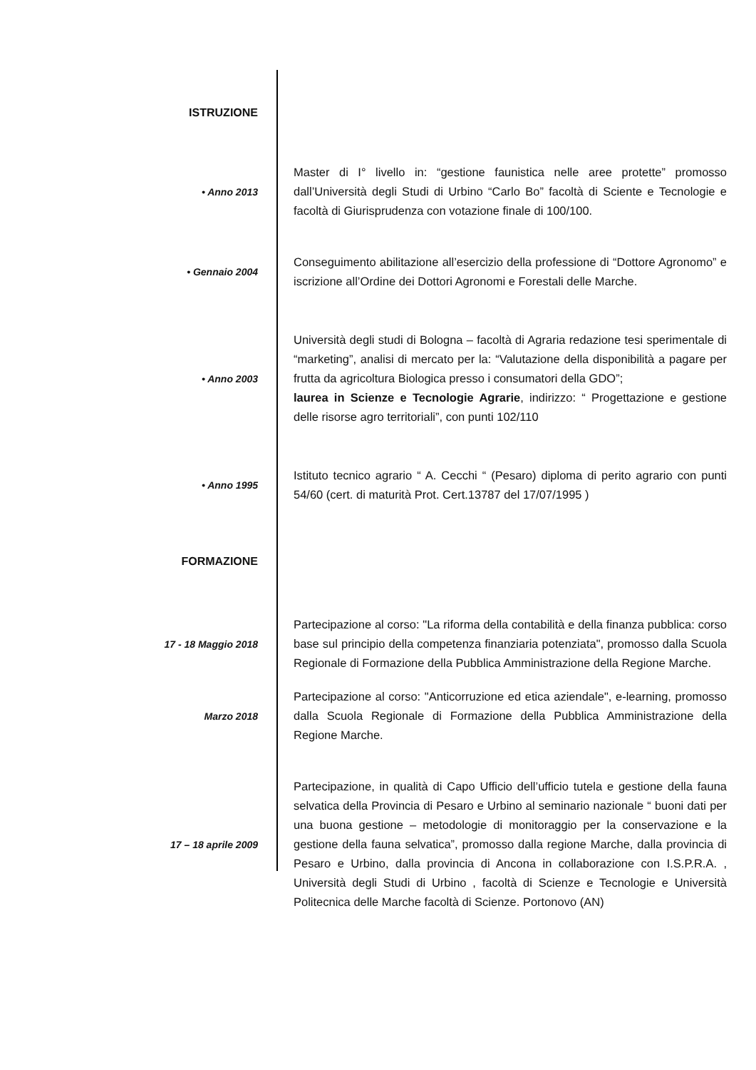ISTRUZIONE
• Anno 2013
Master di I° livello in: “gestione faunistica nelle aree protette” promosso dall’Università degli Studi di Urbino “Carlo Bo” facoltà di Sciente e Tecnologie e facoltà di Giurisprudenza con votazione finale di 100/100.
• Gennaio 2004
Conseguimento abilitazione all’esercizio della professione di “Dottore Agronomo” e iscrizione all’Ordine dei Dottori Agronomi e Forestali delle Marche.
• Anno 2003
Università degli studi di Bologna – facoltà di Agraria redazione tesi sperimentale di “marketing”, analisi di mercato per la: “Valutazione della disponibilità a pagare per frutta da agricoltura Biologica presso i consumatori della GDO”;
laurea in Scienze e Tecnologie Agrarie, indirizzo: “ Progettazione e gestione delle risorse agro territoriali”, con punti 102/110
• Anno 1995
Istituto tecnico agrario “ A. Cecchi “ (Pesaro) diploma di perito agrario con punti 54/60 (cert. di maturità Prot. Cert.13787 del 17/07/1995 )
FORMAZIONE
17 - 18 Maggio 2018
Partecipazione al corso: "La riforma della contabilità e della finanza pubblica: corso base sul principio della competenza finanziaria potenziata", promosso dalla Scuola Regionale di Formazione della Pubblica Amministrazione della Regione Marche.
Marzo 2018
Partecipazione al corso: "Anticorruzione ed etica aziendale", e-learning, promosso dalla Scuola Regionale di Formazione della Pubblica Amministrazione della Regione Marche.
17 – 18 aprile 2009
Partecipazione, in qualità di Capo Ufficio dell’ufficio tutela e gestione della fauna selvatica della Provincia di Pesaro e Urbino al seminario nazionale “ buoni dati per una buona gestione – metodologie di monitoraggio per la conservazione e la gestione della fauna selvatica”, promosso dalla regione Marche, dalla provincia di Pesaro e Urbino, dalla provincia di Ancona in collaborazione con I.S.P.R.A. , Università degli Studi di Urbino , facoltà di Scienze e Tecnologie e Università Politecnica delle Marche facoltà di Scienze. Portonovo (AN)